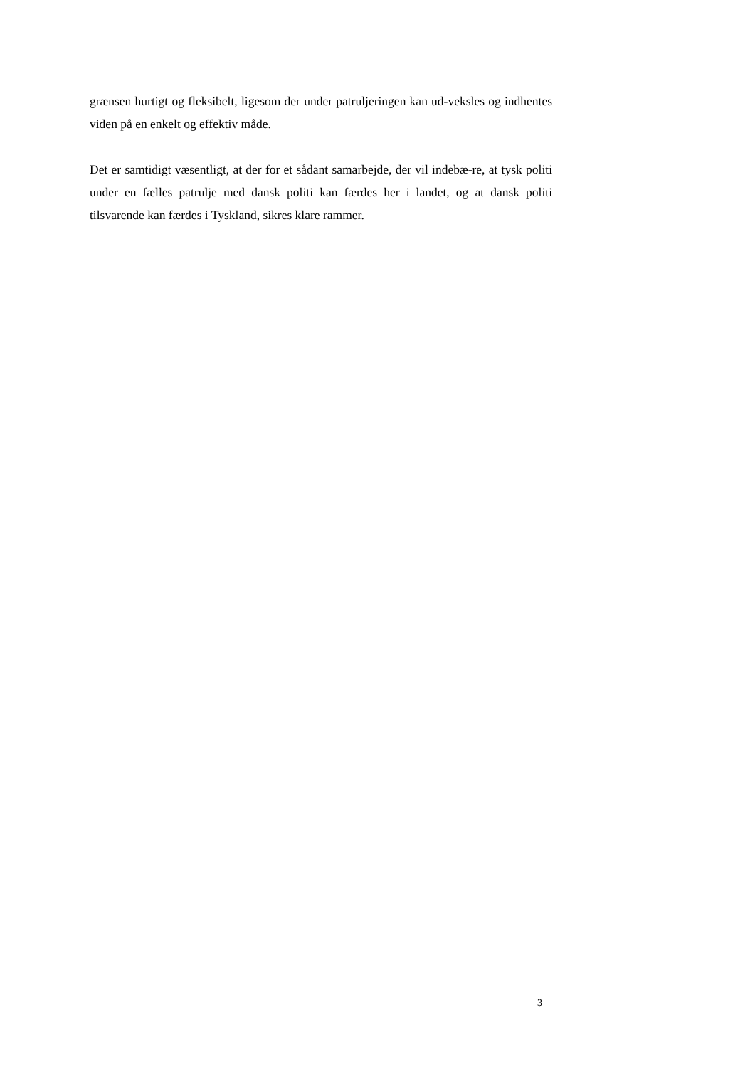grænsen hurtigt og fleksibelt, ligesom der under patruljeringen kan ud-veksles og indhentes viden på en enkelt og effektiv måde.
Det er samtidigt væsentligt, at der for et sådant samarbejde, der vil indebæ-re, at tysk politi under en fælles patrulje med dansk politi kan færdes her i landet, og at dansk politi tilsvarende kan færdes i Tyskland, sikres klare rammer.
3